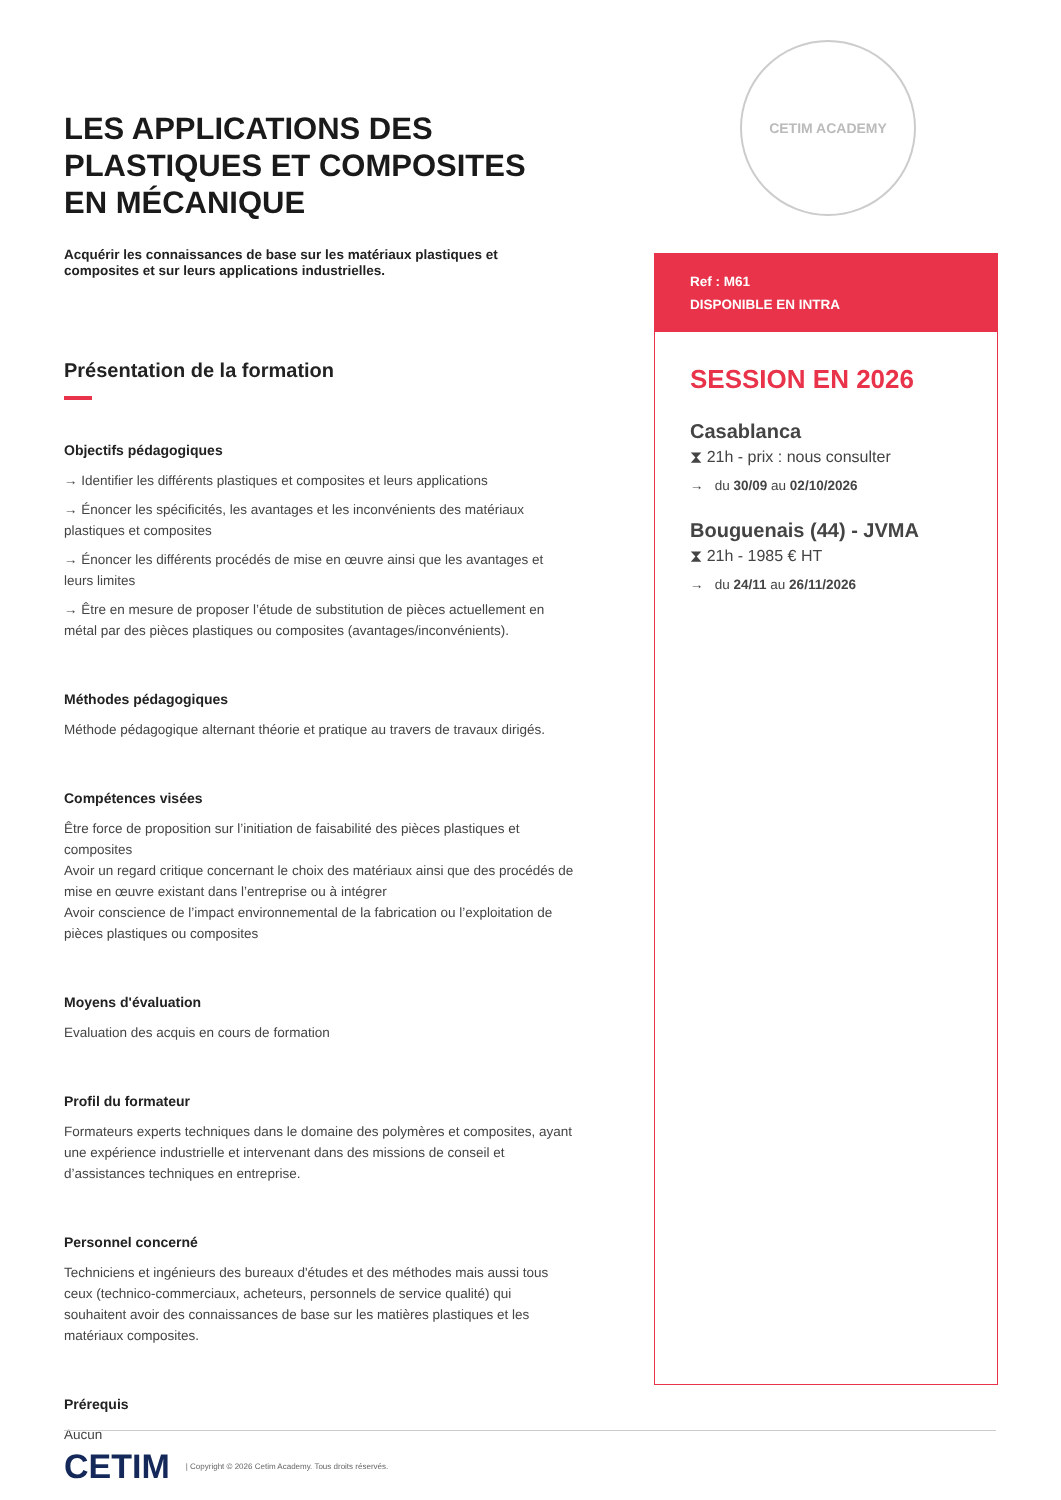LES APPLICATIONS DES PLASTIQUES ET COMPOSITES EN MÉCANIQUE
Acquérir les connaissances de base sur les matériaux plastiques et composites et sur leurs applications industrielles.
Présentation de la formation
Objectifs pédagogiques
→ Identifier les différents plastiques et composites et leurs applications
→ Énoncer les spécificités, les avantages et les inconvénients des matériaux plastiques et composites
→ Énoncer les différents procédés de mise en œuvre ainsi que les avantages et leurs limites
→ Être en mesure de proposer l’étude de substitution de pièces actuellement en métal par des pièces plastiques ou composites (avantages/inconvénients).
Méthodes pédagogiques
Méthode pédagogique alternant théorie et pratique au travers de travaux dirigés.
Compétences visées
Être force de proposition sur l’initiation de faisabilité des pièces plastiques et composites
Avoir un regard critique concernant le choix des matériaux ainsi que des procédés de mise en œuvre existant dans l’entreprise ou à intégrer
Avoir conscience de l’impact environnemental de la fabrication ou l’exploitation de pièces plastiques ou composites
Moyens d'évaluation
Evaluation des acquis en cours de formation
Profil du formateur
Formateurs experts techniques dans le domaine des polymères et composites, ayant une expérience industrielle et intervenant dans des missions de conseil et d’assistances techniques en entreprise.
Personnel concerné
Techniciens et ingénieurs des bureaux d'études et des méthodes mais aussi tous ceux (technico-commerciaux, acheteurs, personnels de service qualité) qui souhaitent avoir des connaissances de base sur les matières plastiques et les matériaux composites.
Prérequis
Aucun
CETIM ACADEMY
Ref : M61
DISPONIBLE EN INTRA
SESSION EN 2026
Casablanca
⧗ 21h - prix : nous consulter
→ du 30/09 au 02/10/2026
Bouguenais (44) - JVMA
⧗ 21h - 1985 € HT
→ du 24/11 au 26/11/2026
CETIM | Copyright © 2026 Cetim Academy. Tous droits réservés.